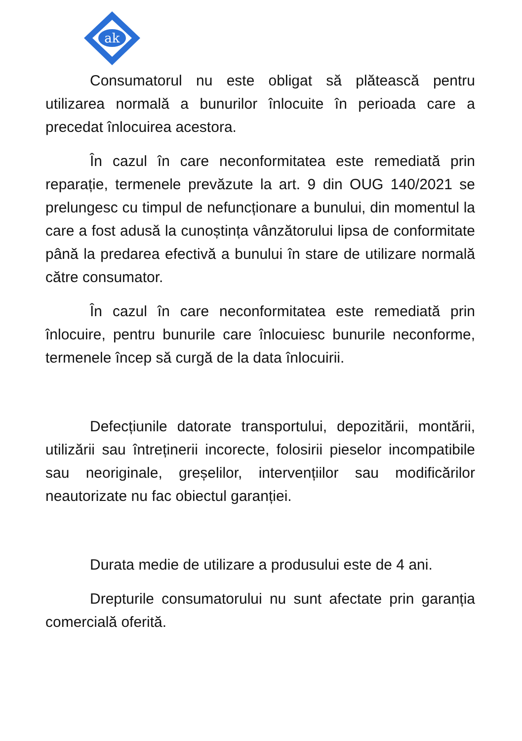ak
Consumatorul nu este obligat să plătească pentru utilizarea normală a bunurilor înlocuite în perioada care a precedat înlocuirea acestora.
În cazul în care neconformitatea este remediată prin reparație, termenele prevăzute la art. 9 din OUG 140/2021 se prelungesc cu timpul de nefuncționare a bunului, din momentul la care a fost adusă la cunoștința vânzătorului lipsa de conformitate până la predarea efectivă a bunului în stare de utilizare normală către consumator.
În cazul în care neconformitatea este remediată prin înlocuire, pentru bunurile care înlocuiesc bunurile neconforme, termenele încep să curgă de la data înlocuirii.
Defecțiunile datorate transportului, depozitării, montării, utilizării sau întreținerii incorecte, folosirii pieselor incompatibile sau neoriginale, greșelilor, intervențiilor sau modificărilor neautorizate nu fac obiectul garanției.
Durata medie de utilizare a produsului este de 4 ani.
Drepturile consumatorului nu sunt afectate prin garanția comercială oferită.